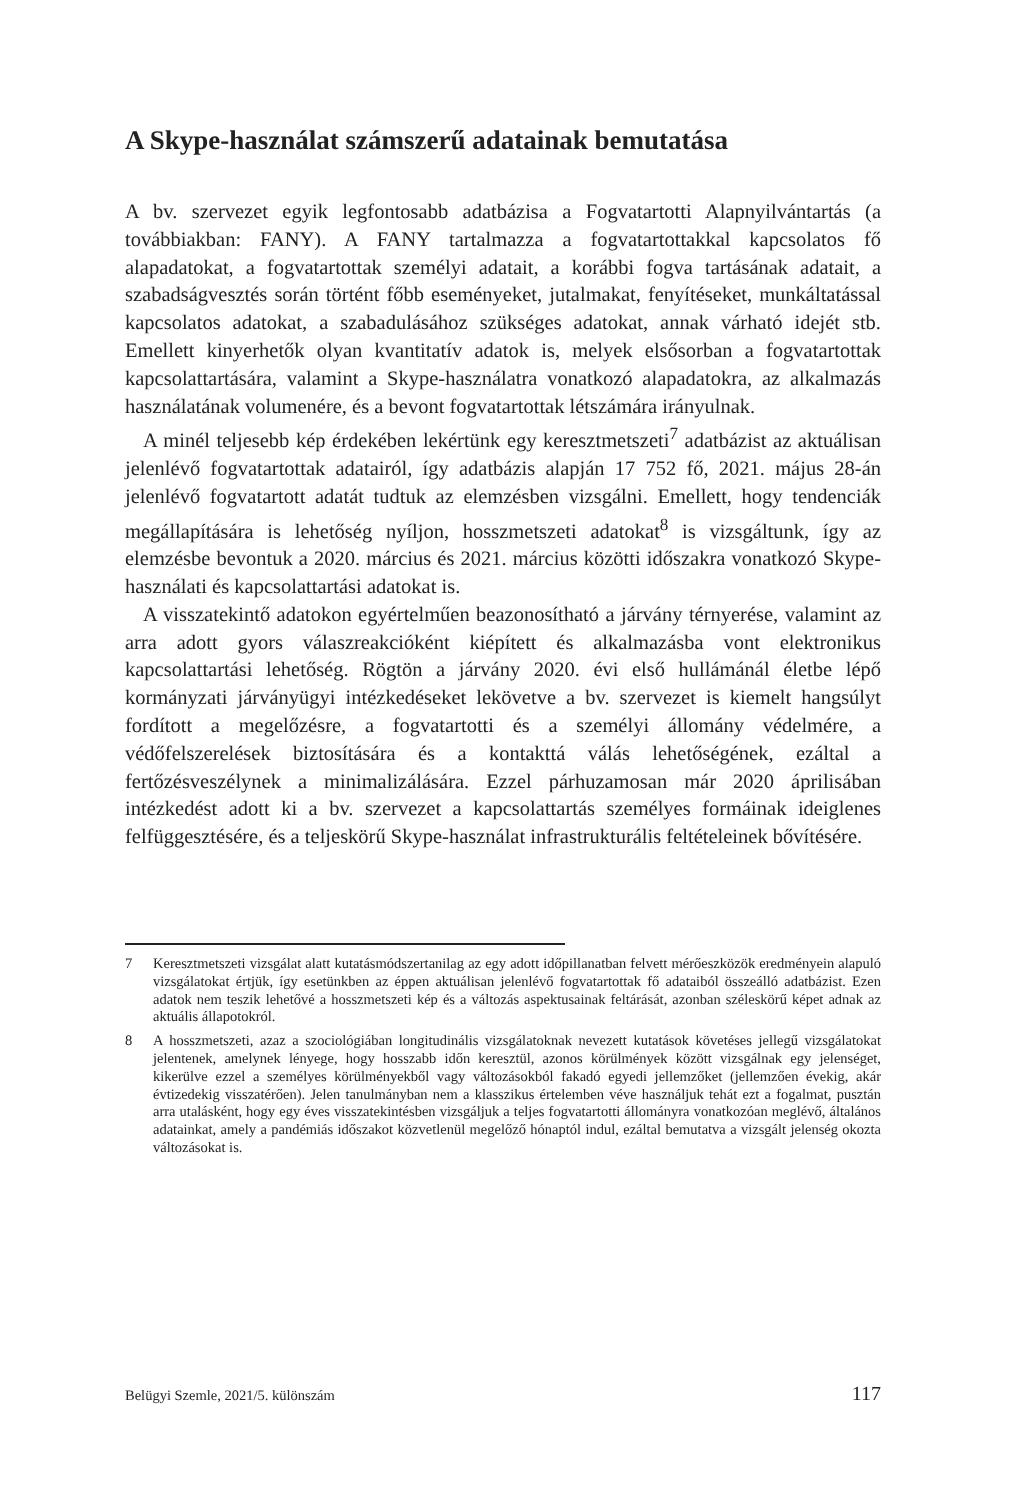A Skype-használat számszerű adatainak bemutatása
A bv. szervezet egyik legfontosabb adatbázisa a Fogvatartotti Alapnyilvántartás (a továbbiakban: FANY). A FANY tartalmazza a fogvatartottakkal kapcsolatos fő alapadatokat, a fogvatartottak személyi adatait, a korábbi fogva tartásának adatait, a szabadságvesztés során történt főbb eseményeket, jutalmakat, fenyítéseket, munkáltatással kapcsolatos adatokat, a szabadulásához szükséges adatokat, annak várható idejét stb. Emellett kinyerhetők olyan kvantitatív adatok is, melyek elsősorban a fogvatartottak kapcsolattartására, valamint a Skype-használatra vonatkozó alapadatokra, az alkalmazás használatának volumenére, és a bevont fogvatartottak létszámára irányulnak.
A minél teljesebb kép érdekében lekértünk egy keresztmetszeti<sup>7</sup> adatbázist az aktuálisan jelenlévő fogvatartottak adatairól, így adatbázis alapján 17 752 fő, 2021. május 28-án jelenlévő fogvatartott adatát tudtuk az elemzésben vizsgálni. Emellett, hogy tendenciák megállapítására is lehetőség nyíljon, hosszmetszeti adatokat<sup>8</sup> is vizsgáltunk, így az elemzésbe bevontuk a 2020. március és 2021. március közötti időszakra vonatkozó Skype-használati és kapcsolattartási adatokat is.
A visszatekintő adatokon egyértelműen beazonosítható a járvány térnyerése, valamint az arra adott gyors válaszreakcióként kiépített és alkalmazásba vont elektronikus kapcsolattartási lehetőség. Rögtön a járvány 2020. évi első hullámánál életbe lépő kormányzati járványügyi intézkedéseket lekövetve a bv. szervezet is kiemelt hangsúlyt fordított a megelőzésre, a fogvatartotti és a személyi állomány védelmére, a védőfelszerelések biztosítására és a kontakttá válás lehetőségének, ezáltal a fertőzésveszélynek a minimalizálására. Ezzel párhuzamosan már 2020 áprilisában intézkedést adott ki a bv. szervezet a kapcsolattartás személyes formáinak ideiglenes felfüggesztésére, és a teljeskörű Skype-használat infrastrukturális feltételeinek bővítésére.
7 Keresztmetszeti vizsgálat alatt kutatásmódszertanilag az egy adott időpillanatban felvett mérőeszközök eredményein alapuló vizsgálatokat értjük, így esetünkben az éppen aktuálisan jelenlévő fogvatartottak fő adataiból összeálló adatbázist. Ezen adatok nem teszik lehetővé a hosszmetszeti kép és a változás aspektusainak feltárását, azonban széleskörű képet adnak az aktuális állapotokról.
8 A hosszmetszeti, azaz a szociológiában longitudinális vizsgálatoknak nevezett kutatások követéses jellegű vizsgálatokat jelentenek, amelynek lényege, hogy hosszabb időn keresztül, azonos körülmények között vizsgálnak egy jelenséget, kikerülve ezzel a személyes körülményekből vagy változásokból fakadó egyedi jellemzőket (jellemzően évekig, akár évtizedekig visszatérően). Jelen tanulmányban nem a klasszikus értelemben véve használjuk tehát ezt a fogalmat, pusztán arra utalásként, hogy egy éves visszatekintésben vizsgáljuk a teljes fogvatartotti állományra vonatkozóan meglévő, általános adatainkat, amely a pandémiás időszakot közvetlenül megelőző hónaptól indul, ezáltal bemutatva a vizsgált jelenség okozta változásokat is.
Belügyi Szemle, 2021/5. különszám 117